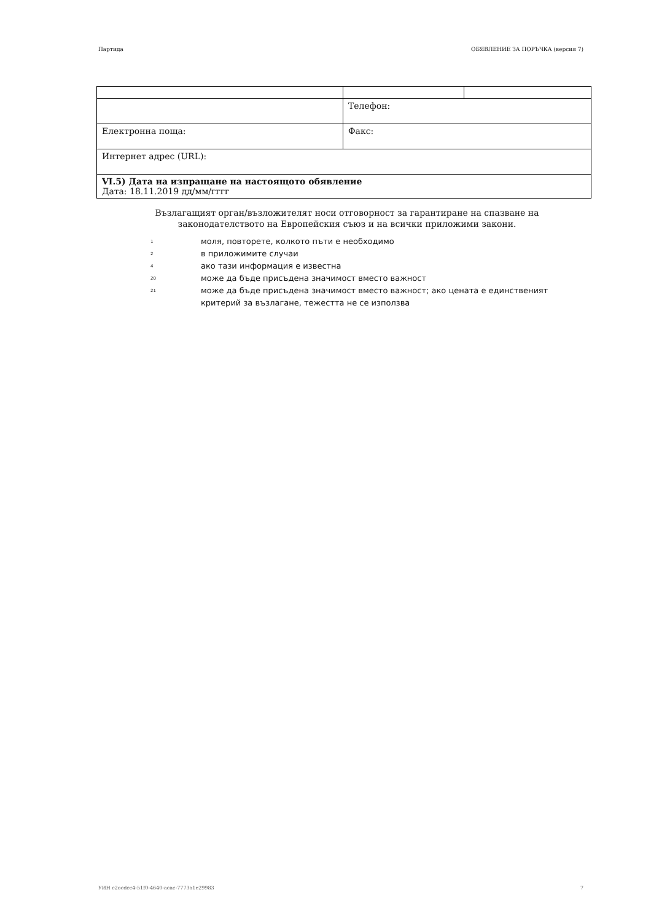Партида ОБЯВЛЕНИЕ ЗА ПОРЪЧКА (версия 7)
| | Телефон: | |
| Електронна поща: | Факс: | |
| Интернет адрес (URL): | | |
| VI.5) Дата на изпращане на настоящото обявление Дата: 18.11.2019 дд/мм/гггг | | |
Възлагащият орган/възложителят носи отговорност за гарантиране на спазване на законодателството на Европейския съюз и на всички приложими закони.
<sup>1</sup> моля, повторете, колкото пъти е необходимо
<sup>2</sup> в приложимите случаи
<sup>4</sup> ако тази информация е известна
<sup>20</sup> може да бъде присъдена значимост вместо важност
<sup>21</sup> може да бъде присъдена значимост вместо важност; ако цената е единственият критерий за възлагане, тежестта не се използва
УИН c2ocdcc4-51f0-4640-acac-7773a1e29983 7